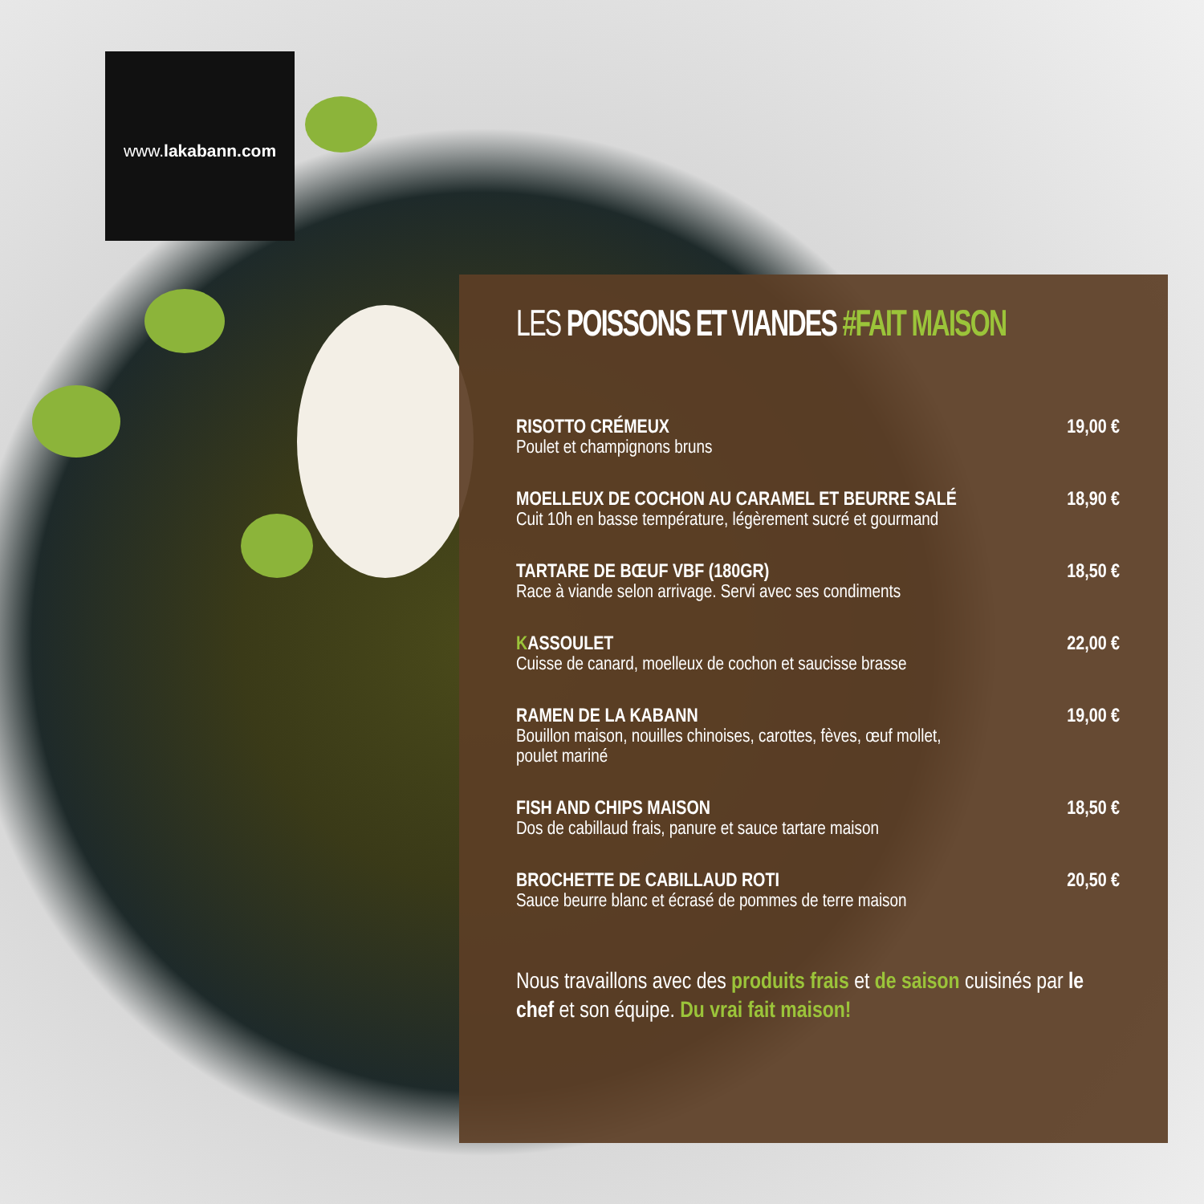www.lakabann.com
LES POISSONS ET VIANDES #FAIT MAISON
RISOTTO CRÉMEUX
Poulet et champignons bruns
19,00 €
MOELLEUX DE COCHON AU CARAMEL ET BEURRE SALÉ
Cuit 10h en basse température, légèrement sucré et gourmand
18,90 €
TARTARE DE BŒUF VBF (180GR)
Race à viande selon arrivage. Servi avec ses condiments
18,50 €
KASSOULET
Cuisse de canard, moelleux de cochon et saucisse brasse
22,00 €
RAMEN DE LA KABANN
Bouillon maison, nouilles chinoises, carottes, fèves, œuf mollet,
poulet mariné
19,00 €
FISH AND CHIPS MAISON
Dos de cabillaud frais, panure et sauce tartare maison
18,50 €
BROCHETTE DE CABILLAUD ROTI
Sauce beurre blanc et écrasé de pommes de terre maison
20,50 €
Nous travaillons avec des produits frais et de saison cuisinés par le chef et son équipe. Du vrai fait maison!